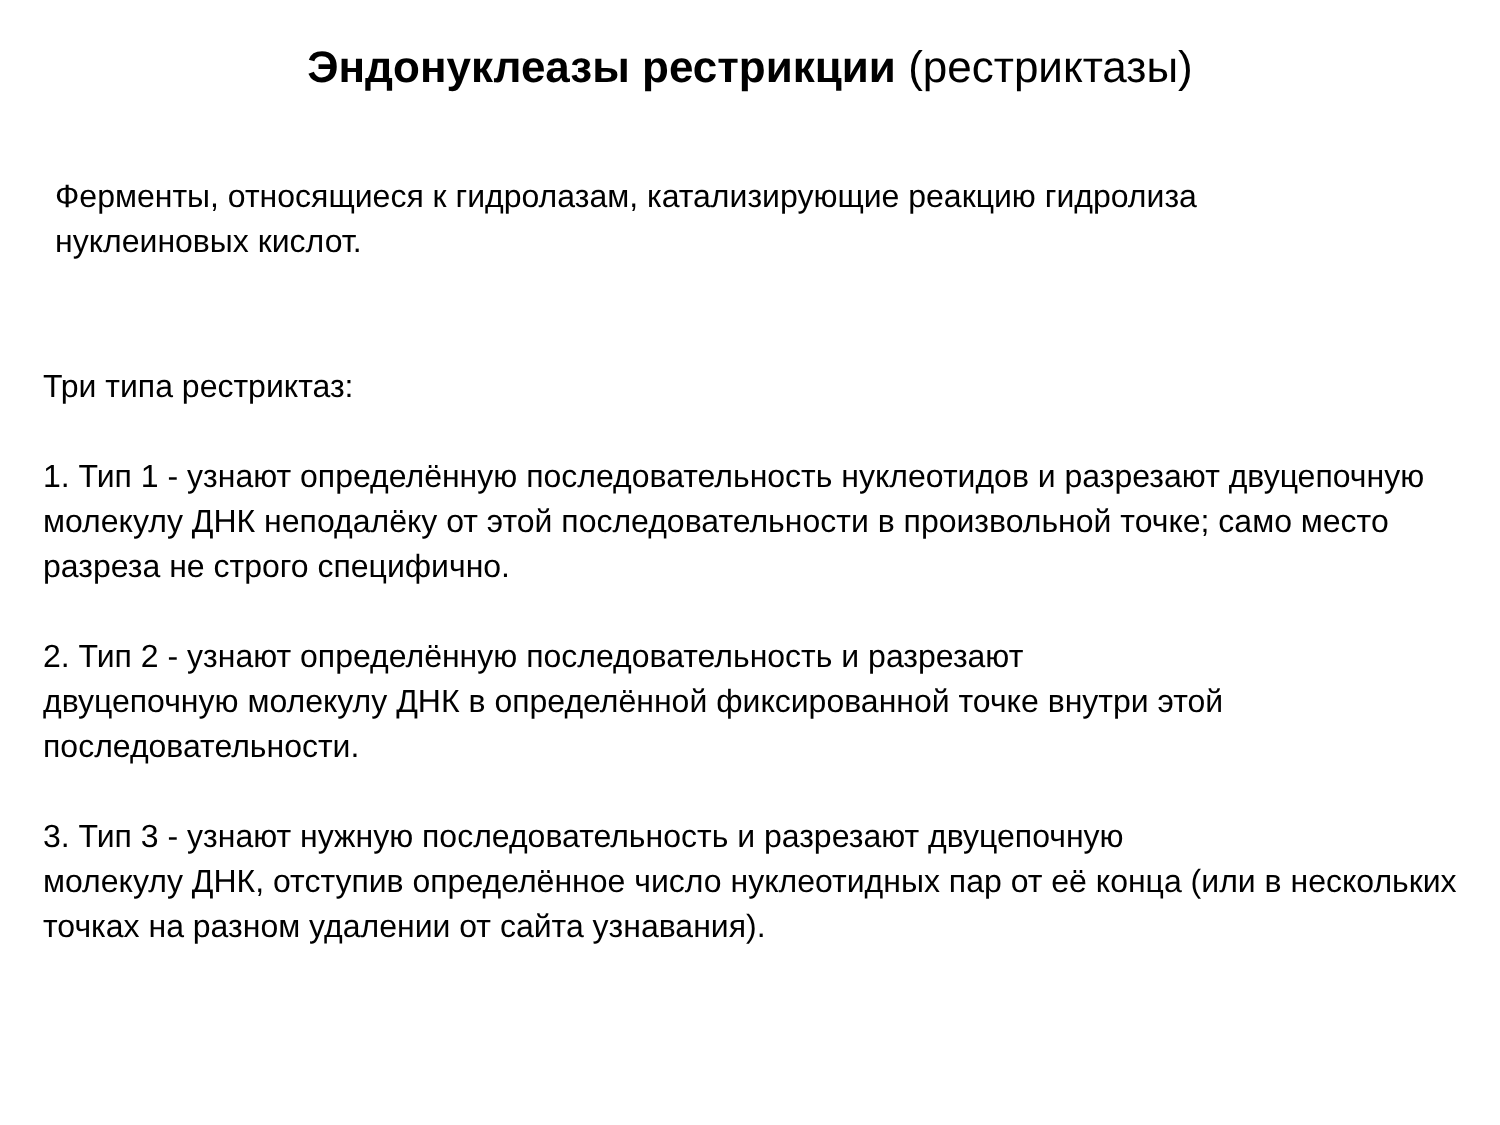Эндонуклеазы рестрикции (рестриктазы)
Ферменты, относящиеся к гидролазам, катализирующие реакцию гидролиза
нуклеиновых кислот.
Три типа рестриктаз:
1. Тип 1 - узнают определённую последовательность нуклеотидов и разрезают двуцепочную молекулу ДНК неподалёку от этой последовательности в произвольной точке; само место разреза не строго специфично.
2. Тип 2 - узнают определённую последовательность и разрезают
двуцепочную молекулу ДНК в определённой фиксированной точке внутри этой последовательности.
3. Тип 3 - узнают нужную последовательность и разрезают двуцепочную
молекулу ДНК, отступив определённое число нуклеотидных пар от её конца (или в нескольких точках на разном удалении от сайта узнавания).